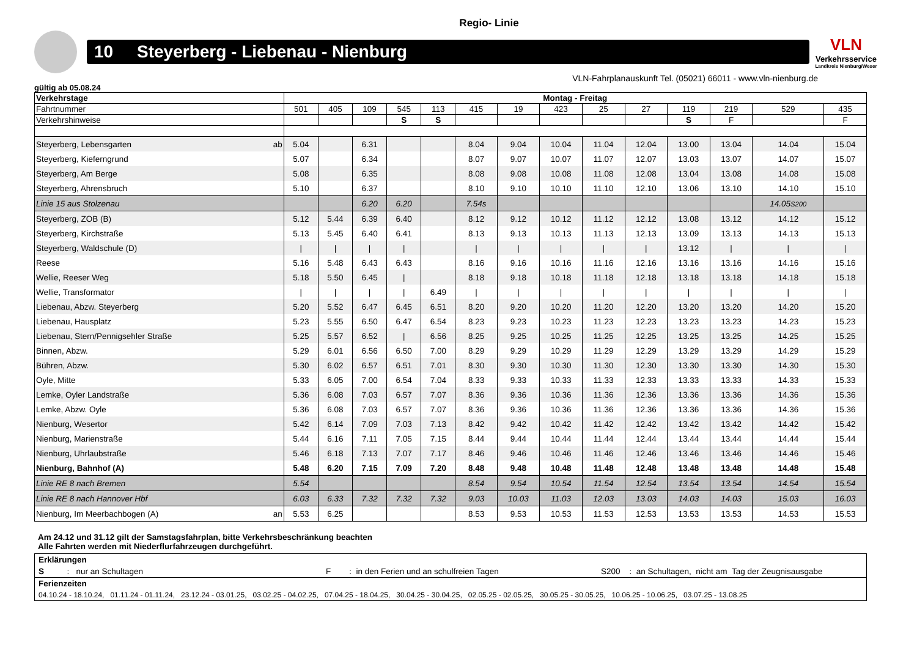Regio- Linie
10 Steyerberg - Liebenau - Nienburg
VLN
Verkehrsservice
Landkreis Nienburg/Weser
VLN-Fahrplanauskunft Tel. (05021) 66011 - www.vln-nienburg.de
gültig ab 05.08.24
| Verkehrstage | Montag - Freitag | | | | | | | | | | | | | |
| --- | --- | --- | --- | --- | --- | --- | --- | --- | --- | --- | --- | --- | --- | --- |
| Fahrtnummer | 501 | 405 | 109 | 545 | 113 | 415 | 19 | 423 | 25 | 27 | 119 | 219 | 529 | 435 |
| Verkehrshinweise | | | | S | S | | | | | | S | F | | F |
| Steyerberg, Lebensgarten ab | 5.04 | | 6.31 | | | 8.04 | 9.04 | 10.04 | 11.04 | 12.04 | 13.00 | 13.04 | 14.04 | 15.04 |
| Steyerberg, Kieferngrund | 5.07 | | 6.34 | | | 8.07 | 9.07 | 10.07 | 11.07 | 12.07 | 13.03 | 13.07 | 14.07 | 15.07 |
| Steyerberg, Am Berge | 5.08 | | 6.35 | | | 8.08 | 9.08 | 10.08 | 11.08 | 12.08 | 13.04 | 13.08 | 14.08 | 15.08 |
| Steyerberg, Ahrensbruch | 5.10 | | 6.37 | | | 8.10 | 9.10 | 10.10 | 11.10 | 12.10 | 13.06 | 13.10 | 14.10 | 15.10 |
| Linie 15 aus Stolzenau | | | 6.20 | 6.20 | | 7.54s | | | | | | | 14.05 S200 | |
| Steyerberg, ZOB (B) | 5.12 | 5.44 | 6.39 | 6.40 | | 8.12 | 9.12 | 10.12 | 11.12 | 12.12 | 13.08 | 13.12 | 14.12 | 15.12 |
| Steyerberg, Kirchstraße | 5.13 | 5.45 | 6.40 | 6.41 | | 8.13 | 9.13 | 10.13 | 11.13 | 12.13 | 13.09 | 13.13 | 14.13 | 15.13 |
| Steyerberg, Waldschule (D) | / | / | / | / | | / | / | / | / | / | 13.12 | / | / | / |
| Reese | 5.16 | 5.48 | 6.43 | 6.43 | | 8.16 | 9.16 | 10.16 | 11.16 | 12.16 | 13.16 | 13.16 | 14.16 | 15.16 |
| Wellie, Reeser Weg | 5.18 | 5.50 | 6.45 | / | | 8.18 | 9.18 | 10.18 | 11.18 | 12.18 | 13.18 | 13.18 | 14.18 | 15.18 |
| Wellie, Transformator | / | / | / | / | 6.49 | / | / | / | / | / | / | / | / | / |
| Liebenau, Abzw. Steyerberg | 5.20 | 5.52 | 6.47 | 6.45 | 6.51 | 8.20 | 9.20 | 10.20 | 11.20 | 12.20 | 13.20 | 13.20 | 14.20 | 15.20 |
| Liebenau, Hausplatz | 5.23 | 5.55 | 6.50 | 6.47 | 6.54 | 8.23 | 9.23 | 10.23 | 11.23 | 12.23 | 13.23 | 13.23 | 14.23 | 15.23 |
| Liebenau, Stern/Pennigsehler Straße | 5.25 | 5.57 | 6.52 | / | 6.56 | 8.25 | 9.25 | 10.25 | 11.25 | 12.25 | 13.25 | 13.25 | 14.25 | 15.25 |
| Binnen, Abzw. | 5.29 | 6.01 | 6.56 | 6.50 | 7.00 | 8.29 | 9.29 | 10.29 | 11.29 | 12.29 | 13.29 | 13.29 | 14.29 | 15.29 |
| Bühren, Abzw. | 5.30 | 6.02 | 6.57 | 6.51 | 7.01 | 8.30 | 9.30 | 10.30 | 11.30 | 12.30 | 13.30 | 13.30 | 14.30 | 15.30 |
| Oyle, Mitte | 5.33 | 6.05 | 7.00 | 6.54 | 7.04 | 8.33 | 9.33 | 10.33 | 11.33 | 12.33 | 13.33 | 13.33 | 14.33 | 15.33 |
| Lemke, Oyler Landstraße | 5.36 | 6.08 | 7.03 | 6.57 | 7.07 | 8.36 | 9.36 | 10.36 | 11.36 | 12.36 | 13.36 | 13.36 | 14.36 | 15.36 |
| Lemke, Abzw. Oyle | 5.36 | 6.08 | 7.03 | 6.57 | 7.07 | 8.36 | 9.36 | 10.36 | 11.36 | 12.36 | 13.36 | 13.36 | 14.36 | 15.36 |
| Nienburg, Wesertor | 5.42 | 6.14 | 7.09 | 7.03 | 7.13 | 8.42 | 9.42 | 10.42 | 11.42 | 12.42 | 13.42 | 13.42 | 14.42 | 15.42 |
| Nienburg, Marienstraße | 5.44 | 6.16 | 7.11 | 7.05 | 7.15 | 8.44 | 9.44 | 10.44 | 11.44 | 12.44 | 13.44 | 13.44 | 14.44 | 15.44 |
| Nienburg, Uhrlaubstraße | 5.46 | 6.18 | 7.13 | 7.07 | 7.17 | 8.46 | 9.46 | 10.46 | 11.46 | 12.46 | 13.46 | 13.46 | 14.46 | 15.46 |
| Nienburg, Bahnhof (A) | 5.48 | 6.20 | 7.15 | 7.09 | 7.20 | 8.48 | 9.48 | 10.48 | 11.48 | 12.48 | 13.48 | 13.48 | 14.48 | 15.48 |
| Linie RE 8 nach Bremen | 5.54 | | | | | 8.54 | 9.54 | 10.54 | 11.54 | 12.54 | 13.54 | 13.54 | 14.54 | 15.54 |
| Linie RE 8 nach Hannover Hbf | 6.03 | 6.33 | 7.32 | 7.32 | 7.32 | 9.03 | 10.03 | 11.03 | 12.03 | 13.03 | 14.03 | 14.03 | 15.03 | 16.03 |
| Nienburg, Im Meerbachbogen (A) an | 5.53 | 6.25 | | | | 8.53 | 9.53 | 10.53 | 11.53 | 12.53 | 13.53 | 13.53 | 14.53 | 15.53 |
Am 24.12 und 31.12 gilt der Samstagsfahrplan, bitte Verkehrsbeschränkung beachten
Alle Fahrten werden mit Niederflurfahrzeugen durchgeführt.
Erklärungen
S : nur an Schultagen F : in den Ferien und an schulfreien Tagen S200 : an Schultagen, nicht am Tag der Zeugnisausgabe
Ferienzeiten
04.10.24 - 18.10.24, 01.11.24 - 01.11.24, 23.12.24 - 03.01.25, 03.02.25 - 04.02.25, 07.04.25 - 18.04.25, 30.04.25 - 30.04.25, 02.05.25 - 02.05.25, 30.05.25 - 30.05.25, 10.06.25 - 10.06.25, 03.07.25 - 13.08.25